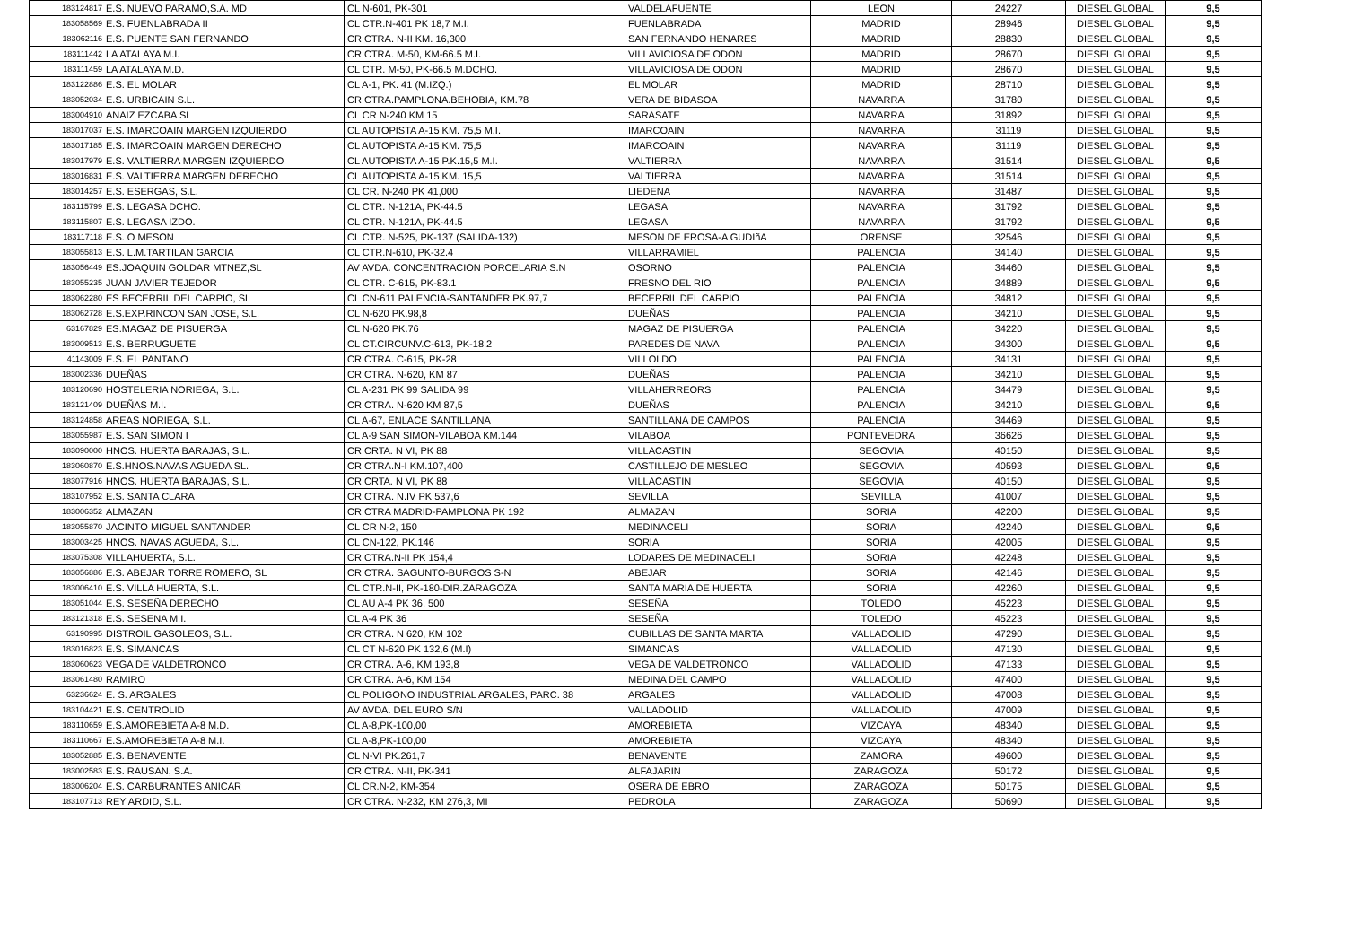| 183124817 | E.S. NUEVO PARAMO,S.A. MD | CL N-601, PK-301 | VALDELAFUENTE | LEON | 24227 | DIESEL GLOBAL | 9,5 |
| 183058569 | E.S. FUENLABRADA II | CL CTR.N-401 PK 18,7 M.I. | FUENLABRADA | MADRID | 28946 | DIESEL GLOBAL | 9,5 |
| 183062116 | E.S. PUENTE SAN FERNANDO | CR CTRA. N-II KM. 16,300 | SAN FERNANDO HENARES | MADRID | 28830 | DIESEL GLOBAL | 9,5 |
| 183111442 | LA ATALAYA M.I. | CR CTRA. M-50, KM-66.5 M.I. | VILLAVICIOSA DE ODON | MADRID | 28670 | DIESEL GLOBAL | 9,5 |
| 183111459 | LA ATALAYA M.D. | CL CTR. M-50, PK-66.5 M.DCHO. | VILLAVICIOSA DE ODON | MADRID | 28670 | DIESEL GLOBAL | 9,5 |
| 183122886 | E.S. EL MOLAR | CL A-1, PK. 41 (M.IZQ.) | EL MOLAR | MADRID | 28710 | DIESEL GLOBAL | 9,5 |
| 183052034 | E.S. URBICAIN S.L. | CR CTRA.PAMPLONA.BEHOBIA, KM.78 | VERA DE BIDASOA | NAVARRA | 31780 | DIESEL GLOBAL | 9,5 |
| 183004910 | ANAIZ EZCABA SL | CL CR N-240 KM 15 | SARASATE | NAVARRA | 31892 | DIESEL GLOBAL | 9,5 |
| 183017037 | E.S. IMARCOAIN MARGEN IZQUIERDO | CL AUTOPISTA A-15 KM. 75,5 M.I. | IMARCOAIN | NAVARRA | 31119 | DIESEL GLOBAL | 9,5 |
| 183017185 | E.S. IMARCOAIN MARGEN DERECHO | CL AUTOPISTA A-15 KM. 75,5 | IMARCOAIN | NAVARRA | 31119 | DIESEL GLOBAL | 9,5 |
| 183017979 | E.S. VALTIERRA MARGEN IZQUIERDO | CL AUTOPISTA A-15 P.K.15,5 M.I. | VALTIERRA | NAVARRA | 31514 | DIESEL GLOBAL | 9,5 |
| 183016831 | E.S. VALTIERRA MARGEN DERECHO | CL AUTOPISTA A-15 KM. 15,5 | VALTIERRA | NAVARRA | 31514 | DIESEL GLOBAL | 9,5 |
| 183014257 | E.S. ESERGAS, S.L. | CL CR. N-240 PK 41,000 | LIEDENA | NAVARRA | 31487 | DIESEL GLOBAL | 9,5 |
| 183115799 | E.S. LEGASA DCHO. | CL CTR. N-121A, PK-44.5 | LEGASA | NAVARRA | 31792 | DIESEL GLOBAL | 9,5 |
| 183115807 | E.S. LEGASA IZDO. | CL CTR. N-121A, PK-44.5 | LEGASA | NAVARRA | 31792 | DIESEL GLOBAL | 9,5 |
| 183117118 | E.S. O MESON | CL CTR. N-525, PK-137 (SALIDA-132) | MESON DE EROSA-A GUDIñA | ORENSE | 32546 | DIESEL GLOBAL | 9,5 |
| 183055813 | E.S. L.M.TARTILAN GARCIA | CL CTR.N-610, PK-32.4 | VILLARRAMIEL | PALENCIA | 34140 | DIESEL GLOBAL | 9,5 |
| 183056449 | ES.JOAQUIN GOLDAR MTNEZ,SL | AV AVDA. CONCENTRACION PORCELARIA S.N | OSORNO | PALENCIA | 34460 | DIESEL GLOBAL | 9,5 |
| 183055235 | JUAN JAVIER TEJEDOR | CL CTR. C-615, PK-83.1 | FRESNO DEL RIO | PALENCIA | 34889 | DIESEL GLOBAL | 9,5 |
| 183062280 | ES BECERRIL DEL CARPIO, SL | CL CN-611 PALENCIA-SANTANDER PK.97,7 | BECERRIL DEL CARPIO | PALENCIA | 34812 | DIESEL GLOBAL | 9,5 |
| 183062728 | E.S.EXP.RINCON SAN JOSE, S.L. | CL N-620 PK.98,8 | DUEÑAS | PALENCIA | 34210 | DIESEL GLOBAL | 9,5 |
| 63167829 | ES.MAGAZ DE PISUERGA | CL N-620 PK.76 | MAGAZ DE PISUERGA | PALENCIA | 34220 | DIESEL GLOBAL | 9,5 |
| 183009513 | E.S. BERRUGUETE | CL CT.CIRCUNV.C-613, PK-18.2 | PAREDES DE NAVA | PALENCIA | 34300 | DIESEL GLOBAL | 9,5 |
| 41143009 | E.S. EL PANTANO | CR CTRA. C-615, PK-28 | VILLOLDO | PALENCIA | 34131 | DIESEL GLOBAL | 9,5 |
| 183002336 | DUEÑAS | CR CTRA. N-620, KM 87 | DUEÑAS | PALENCIA | 34210 | DIESEL GLOBAL | 9,5 |
| 183120690 | HOSTELERIA NORIEGA, S.L. | CL A-231 PK 99 SALIDA 99 | VILLAHERREORS | PALENCIA | 34479 | DIESEL GLOBAL | 9,5 |
| 183121409 | DUEÑAS M.I. | CR CTRA. N-620 KM 87,5 | DUEÑAS | PALENCIA | 34210 | DIESEL GLOBAL | 9,5 |
| 183124858 | AREAS NORIEGA, S.L. | CL A-67, ENLACE SANTILLANA | SANTILLANA DE CAMPOS | PALENCIA | 34469 | DIESEL GLOBAL | 9,5 |
| 183055987 | E.S. SAN SIMON I | CL A-9 SAN SIMON-VILABOA KM.144 | VILABOA | PONTEVEDRA | 36626 | DIESEL GLOBAL | 9,5 |
| 183090000 | HNOS. HUERTA BARAJAS, S.L. | CR CRTA. N VI, PK 88 | VILLACASTIN | SEGOVIA | 40150 | DIESEL GLOBAL | 9,5 |
| 183060870 | E.S.HNOS.NAVAS AGUEDA SL. | CR CTRA.N-I KM.107,400 | CASTILLEJO DE MESLEO | SEGOVIA | 40593 | DIESEL GLOBAL | 9,5 |
| 183077916 | HNOS. HUERTA BARAJAS, S.L. | CR CRTA. N VI, PK 88 | VILLACASTIN | SEGOVIA | 40150 | DIESEL GLOBAL | 9,5 |
| 183107952 | E.S. SANTA CLARA | CR CTRA. N.IV PK 537,6 | SEVILLA | SEVILLA | 41007 | DIESEL GLOBAL | 9,5 |
| 183006352 | ALMAZAN | CR CTRA MADRID-PAMPLONA PK 192 | ALMAZAN | SORIA | 42200 | DIESEL GLOBAL | 9,5 |
| 183055870 | JACINTO MIGUEL SANTANDER | CL CR N-2, 150 | MEDINACELI | SORIA | 42240 | DIESEL GLOBAL | 9,5 |
| 183003425 | HNOS. NAVAS AGUEDA, S.L. | CL CN-122, PK.146 | SORIA | SORIA | 42005 | DIESEL GLOBAL | 9,5 |
| 183075308 | VILLAHUERTA, S.L. | CR CTRA.N-II PK 154,4 | LODARES DE MEDINACELI | SORIA | 42248 | DIESEL GLOBAL | 9,5 |
| 183056886 | E.S. ABEJAR TORRE ROMERO, SL | CR CTRA. SAGUNTO-BURGOS S-N | ABEJAR | SORIA | 42146 | DIESEL GLOBAL | 9,5 |
| 183006410 | E.S. VILLA HUERTA, S.L. | CL CTR.N-II, PK-180-DIR.ZARAGOZA | SANTA MARIA DE HUERTA | SORIA | 42260 | DIESEL GLOBAL | 9,5 |
| 183051044 | E.S. SESEÑA DERECHO | CL AU A-4 PK 36, 500 | SESEÑA | TOLEDO | 45223 | DIESEL GLOBAL | 9,5 |
| 183121318 | E.S. SESENA M.I. | CL A-4 PK 36 | SESEÑA | TOLEDO | 45223 | DIESEL GLOBAL | 9,5 |
| 63190995 | DISTROIL GASOLEOS, S.L. | CR CTRA. N 620, KM 102 | CUBILLAS DE SANTA MARTA | VALLADOLID | 47290 | DIESEL GLOBAL | 9,5 |
| 183016823 | E.S. SIMANCAS | CL CT N-620 PK 132,6 (M.I) | SIMANCAS | VALLADOLID | 47130 | DIESEL GLOBAL | 9,5 |
| 183060623 | VEGA DE VALDETRONCO | CR CTRA. A-6, KM 193,8 | VEGA DE VALDETRONCO | VALLADOLID | 47133 | DIESEL GLOBAL | 9,5 |
| 183061480 | RAMIRO | CR CTRA. A-6, KM 154 | MEDINA DEL CAMPO | VALLADOLID | 47400 | DIESEL GLOBAL | 9,5 |
| 63236624 | E. S. ARGALES | CL POLIGONO INDUSTRIAL ARGALES, PARC. 38 | ARGALES | VALLADOLID | 47008 | DIESEL GLOBAL | 9,5 |
| 183104421 | E.S. CENTROLID | AV AVDA. DEL EURO S/N | VALLADOLID | VALLADOLID | 47009 | DIESEL GLOBAL | 9,5 |
| 183110659 | E.S.AMOREBIETA A-8 M.D. | CL A-8,PK-100,00 | AMOREBIETA | VIZCAYA | 48340 | DIESEL GLOBAL | 9,5 |
| 183110667 | E.S.AMOREBIETA A-8 M.I. | CL A-8,PK-100,00 | AMOREBIETA | VIZCAYA | 48340 | DIESEL GLOBAL | 9,5 |
| 183052885 | E.S. BENAVENTE | CL N-VI PK.261,7 | BENAVENTE | ZAMORA | 49600 | DIESEL GLOBAL | 9,5 |
| 183002583 | E.S. RAUSAN, S.A. | CR CTRA. N-II, PK-341 | ALFAJARIN | ZARAGOZA | 50172 | DIESEL GLOBAL | 9,5 |
| 183006204 | E.S. CARBURANTES ANICAR | CL CR.N-2, KM-354 | OSERA DE EBRO | ZARAGOZA | 50175 | DIESEL GLOBAL | 9,5 |
| 183107713 | REY ARDID, S.L. | CR CTRA. N-232, KM 276,3, MI | PEDROLA | ZARAGOZA | 50690 | DIESEL GLOBAL | 9,5 |